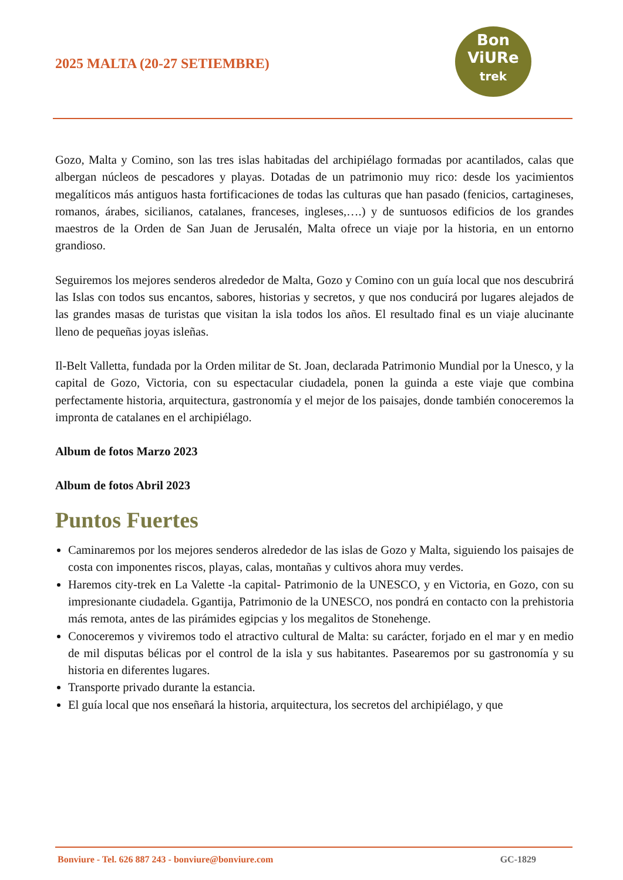2025 MALTA (20-27 SETIEMBRE)
Bon
ViURe
trek
Gozo, Malta y Comino, son las tres islas habitadas del archipiélago formadas por acantilados, calas que albergan núcleos de pescadores y playas. Dotadas de un patrimonio muy rico: desde los yacimientos megalíticos más antiguos hasta fortificaciones de todas las culturas que han pasado (fenicios, cartagineses, romanos, árabes, sicilianos, catalanes, franceses, ingleses,….) y de suntuosos edificios de los grandes maestros de la Orden de San Juan de Jerusalén, Malta ofrece un viaje por la historia, en un entorno grandioso.
Seguiremos los mejores senderos alrededor de Malta, Gozo y Comino con un guía local que nos descubrirá las Islas con todos sus encantos, sabores, historias y secretos, y que nos conducirá por lugares alejados de las grandes masas de turistas que visitan la isla todos los años. El resultado final es un viaje alucinante lleno de pequeñas joyas isleñas.
Il-Belt Valletta, fundada por la Orden militar de St. Joan, declarada Patrimonio Mundial por la Unesco, y la capital de Gozo, Victoria, con su espectacular ciudadela, ponen la guinda a este viaje que combina perfectamente historia, arquitectura, gastronomía y el mejor de los paisajes, donde también conoceremos la impronta de catalanes en el archipiélago.
Album de fotos Marzo 2023
Album de fotos Abril 2023
Puntos Fuertes
Caminaremos por los mejores senderos alrededor de las islas de Gozo y Malta, siguiendo los paisajes de costa con imponentes riscos, playas, calas, montañas y cultivos ahora muy verdes.
Haremos city-trek en La Valette -la capital- Patrimonio de la UNESCO, y en Victoria, en Gozo, con su impresionante ciudadela. Ggantija, Patrimonio de la UNESCO, nos pondrá en contacto con la prehistoria más remota, antes de las pirámides egipcias y los megalitos de Stonehenge.
Conoceremos y viviremos todo el atractivo cultural de Malta: su carácter, forjado en el mar y en medio de mil disputas bélicas por el control de la isla y sus habitantes. Pasearemos por su gastronomía y su historia en diferentes lugares.
Transporte privado durante la estancia.
El guía local que nos enseñará la historia, arquitectura, los secretos del archipiélago, y que
Bonviure - Tel. 626 887 243 - bonviure@bonviure.com GC-1829